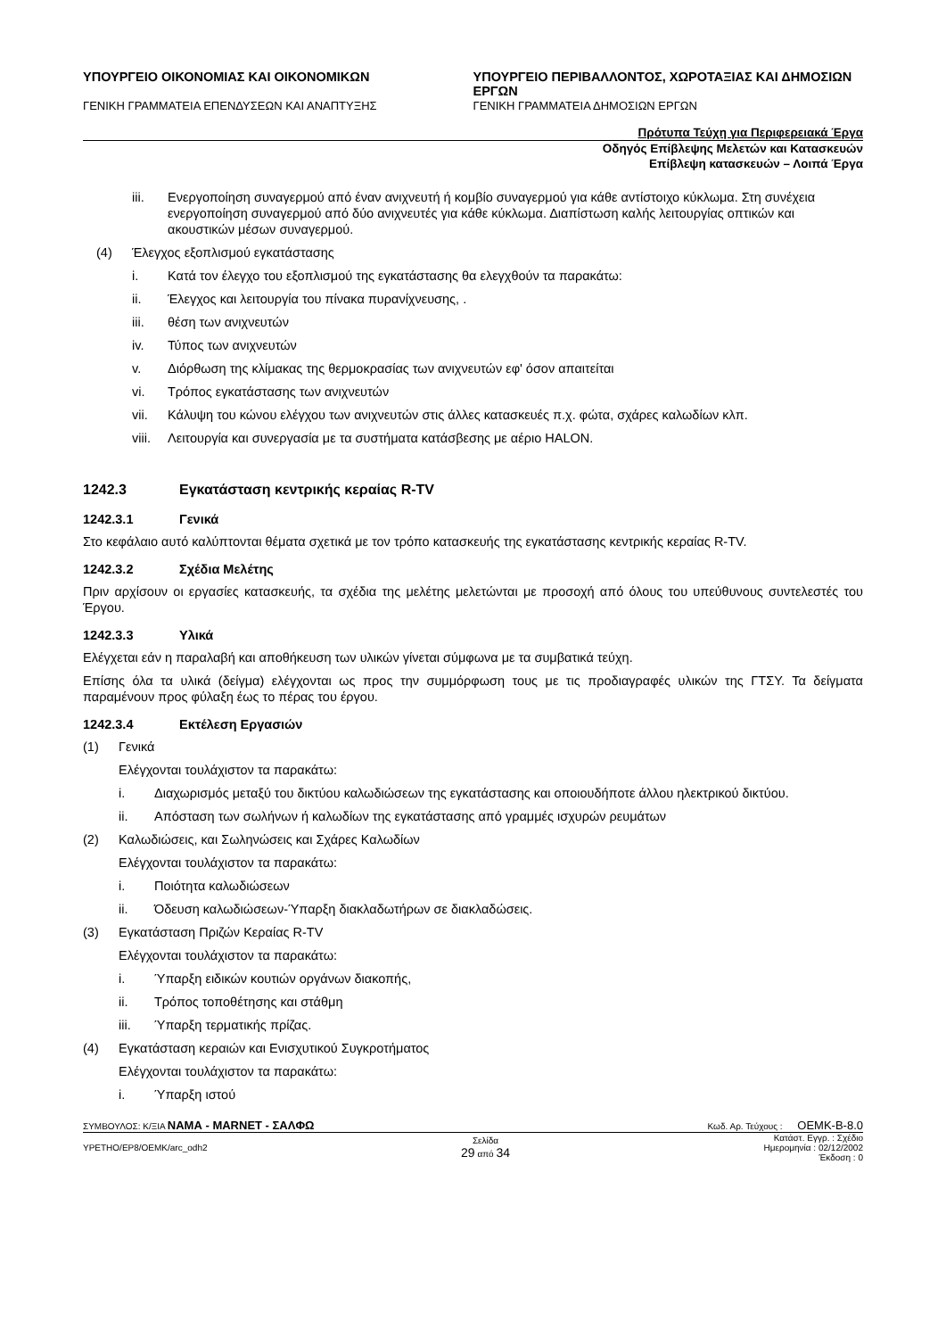ΥΠΟΥΡΓΕΙΟ ΟΙΚΟΝΟΜΙΑΣ ΚΑΙ ΟΙΚΟΝΟΜΙΚΩΝ
ΓΕΝΙΚΗ ΓΡΑΜΜΑΤΕΙΑ ΕΠΕΝΔΥΣΕΩΝ ΚΑΙ ΑΝΑΠΤΥΞΗΣ
ΥΠΟΥΡΓΕΙΟ ΠΕΡΙΒΑΛΛΟΝΤΟΣ, ΧΩΡΟΤΑΞΙΑΣ ΚΑΙ ΔΗΜΟΣΙΩΝ ΕΡΓΩΝ
ΓΕΝΙΚΗ ΓΡΑΜΜΑΤΕΙΑ ΔΗΜΟΣΙΩΝ ΕΡΓΩΝ
Πρότυπα Τεύχη για Περιφερειακά Έργα
Οδηγός Επίβλεψης Μελετών και Κατασκευών
Επίβλεψη κατασκευών – Λοιπά Έργα
iii. Ενεργοποίηση συναγερμού από έναν ανιχνευτή ή κομβίο συναγερμού για κάθε αντίστοιχο κύκλωμα. Στη συνέχεια ενεργοποίηση συναγερμού από δύο ανιχνευτές για κάθε κύκλωμα. Διαπίστωση καλής λειτουργίας οπτικών και ακουστικών μέσων συναγερμού.
(4) Έλεγχος εξοπλισμού εγκατάστασης
i. Κατά τον έλεγχο του εξοπλισμού της εγκατάστασης θα ελεγχθούν τα παρακάτω:
ii. Έλεγχος και λειτουργία του πίνακα πυρανίχνευσης, .
iii. θέση των ανιχνευτών
iv. Τύπος των ανιχνευτών
v. Διόρθωση της κλίμακας της θερμοκρασίας των ανιχνευτών εφ' όσον απαιτείται
vi. Τρόπος εγκατάστασης των ανιχνευτών
vii. Κάλυψη του κώνου ελέγχου των ανιχνευτών στις άλλες κατασκευές π.χ. φώτα, σχάρες καλωδίων κλπ.
viii. Λειτουργία και συνεργασία με τα συστήματα κατάσβεσης με αέριο HALON.
1242.3 Εγκατάσταση κεντρικής κεραίας R-TV
1242.3.1 Γενικά
Στο κεφάλαιο αυτό καλύπτονται θέματα σχετικά με τον τρόπο κατασκευής της εγκατάστασης κεντρικής κεραίας R-TV.
1242.3.2 Σχέδια Μελέτης
Πριν αρχίσουν οι εργασίες κατασκευής, τα σχέδια της μελέτης μελετώνται με προσοχή από όλους του υπεύθυνους συντελεστές του Έργου.
1242.3.3 Υλικά
Ελέγχεται εάν η παραλαβή και αποθήκευση των υλικών γίνεται σύμφωνα με τα συμβατικά τεύχη.
Επίσης όλα τα υλικά (δείγμα) ελέγχονται ως προς την συμμόρφωση τους με τις προδιαγραφές υλικών της ΓΤΣΥ. Τα δείγματα παραμένουν προς φύλαξη έως το πέρας του έργου.
1242.3.4 Εκτέλεση Εργασιών
(1) Γενικά
Ελέγχονται τουλάχιστον τα παρακάτω:
i. Διαχωρισμός μεταξύ του δικτύου καλωδιώσεων της εγκατάστασης και οποιουδήποτε άλλου ηλεκτρικού δικτύου.
ii. Απόσταση των σωλήνων ή καλωδίων της εγκατάστασης από γραμμές ισχυρών ρευμάτων
(2) Καλωδιώσεις, και Σωληνώσεις και Σχάρες Καλωδίων
Ελέγχονται τουλάχιστον τα παρακάτω:
i. Ποιότητα καλωδιώσεων
ii. Όδευση καλωδιώσεων-Ύπαρξη διακλαδωτήρων σε διακλαδώσεις.
(3) Εγκατάσταση Πριζών Κεραίας R-TV
Ελέγχονται τουλάχιστον τα παρακάτω:
i. Ύπαρξη ειδικών κουτιών οργάνων διακοπής,
ii. Τρόπος τοποθέτησης και στάθμη
iii. Ύπαρξη τερματικής πρίζας.
(4) Εγκατάσταση κεραιών και Ενισχυτικού Συγκροτήματος
Ελέγχονται τουλάχιστον τα παρακάτω:
i. Ύπαρξη ιστού
ΣΥΜΒΟΥΛΟΣ: Κ/ΞΙΑ ΝΑΜΑ - MARNET - ΣΑΛΦΩ Κωδ. Αρ. Τεύχους : OEMK-B-8.0
ΥΡΕΤΗΟ/ΕΡ8/ΟΕΜΚ/arc_odh2 Σελίδα
29 από 34 Κατάστ. Εγγρ. : Σχέδιο
Ημερομηνία : 02/12/2002
Έκδοση : 0